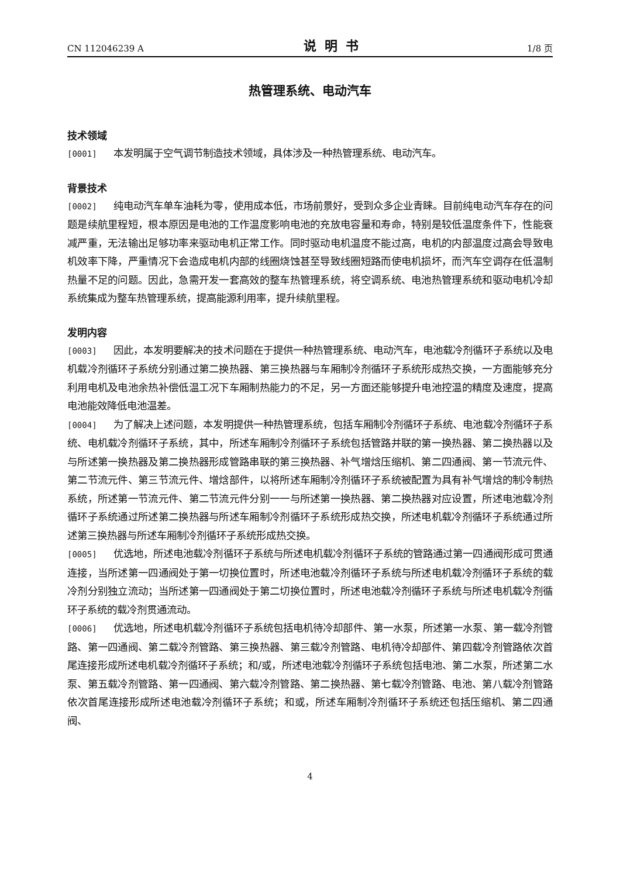CN 112046239 A 说明书 1/8 页
热管理系统、电动汽车
技术领域
[0001] 本发明属于空气调节制造技术领域，具体涉及一种热管理系统、电动汽车。
背景技术
[0002] 纯电动汽车单车油耗为零，使用成本低，市场前景好，受到众多企业青睐。目前纯电动汽车存在的问题是续航里程短，根本原因是电池的工作温度影响电池的充放电容量和寿命，特别是较低温度条件下，性能衰减严重，无法输出足够功率来驱动电机正常工作。同时驱动电机温度不能过高，电机的内部温度过高会导致电机效率下降，严重情况下会造成电机内部的线圈烧蚀甚至导致线圈短路而使电机损坏，而汽车空调存在低温制热量不足的问题。因此，急需开发一套高效的整车热管理系统，将空调系统、电池热管理系统和驱动电机冷却系统集成为整车热管理系统，提高能源利用率，提升续航里程。
发明内容
[0003] 因此，本发明要解决的技术问题在于提供一种热管理系统、电动汽车，电池载冷剂循环子系统以及电机载冷剂循环子系统分别通过第二换热器、第三换热器与车厢制冷剂循环子系统形成热交换，一方面能够充分利用电机及电池余热补偿低温工况下车厢制热能力的不足，另一方面还能够提升电池控温的精度及速度，提高电池能效降低电池温差。
[0004] 为了解决上述问题，本发明提供一种热管理系统，包括车厢制冷剂循环子系统、电池载冷剂循环子系统、电机载冷剂循环子系统，其中，所述车厢制冷剂循环子系统包括管路并联的第一换热器、第二换热器以及与所述第一换热器及第二换热器形成管路串联的第三换热器、补气增焓压缩机、第二四通阀、第一节流元件、第二节流元件、第三节流元件、增焓部件，以将所述车厢制冷剂循环子系统被配置为具有补气增焓的制冷制热系统，所述第一节流元件、第二节流元件分别一一与所述第一换热器、第二换热器对应设置，所述电池载冷剂循环子系统通过所述第二换热器与所述车厢制冷剂循环子系统形成热交换，所述电机载冷剂循环子系统通过所述第三换热器与所述车厢制冷剂循环子系统形成热交换。
[0005] 优选地，所述电池载冷剂循环子系统与所述电机载冷剂循环子系统的管路通过第一四通阀形成可贯通连接，当所述第一四通阀处于第一切换位置时，所述电池载冷剂循环子系统与所述电机载冷剂循环子系统的载冷剂分别独立流动；当所述第一四通阀处于第二切换位置时，所述电池载冷剂循环子系统与所述电机载冷剂循环子系统的载冷剂贯通流动。
[0006] 优选地，所述电机载冷剂循环子系统包括电机待冷却部件、第一水泵，所述第一水泵、第一载冷剂管路、第一四通阀、第二载冷剂管路、第三换热器、第三载冷剂管路、电机待冷却部件、第四载冷剂管路依次首尾连接形成所述电机载冷剂循环子系统；和/或，所述电池载冷剂循环子系统包括电池、第二水泵，所述第二水泵、第五载冷剂管路、第一四通阀、第六载冷剂管路、第二换热器、第七载冷剂管路、电池、第八载冷剂管路依次首尾连接形成所述电池载冷剂循环子系统；和或，所述车厢制冷剂循环子系统还包括压缩机、第二四通阀、
4